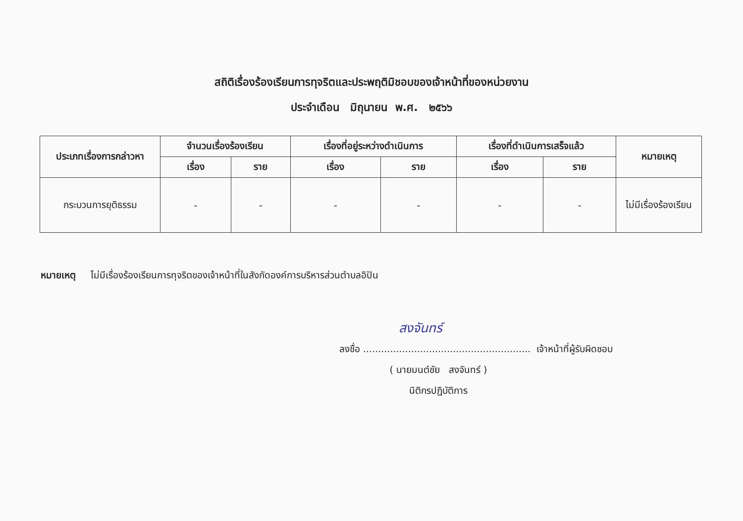สถิติเรื่องร้องเรียนการทุจริตและประพฤติมิชอบของเจ้าหน้าที่ของหน่วยงาน
ประจำเดือน มิถุนายน พ.ศ. ๒๕๖๖
| ประเภทเรื่องการกล่าวหา | จำนวนเรื่องร้องเรียน | | เรื่องที่อยู่ระหว่างดำเนินการ | | เรื่องที่ดำเนินการเสร็จแล้ว | | หมายเหตุ |
| --- | --- | --- | --- | --- | --- | --- | --- |
| | เรื่อง | ราย | เรื่อง | ราย | เรื่อง | ราย | |
| กระบวนการยุติธรรม | - | - | - | - | - | - | ไม่มีเรื่องร้องเรียน |
หมายเหตุ ไม่มีเรื่องร้องเรียนการทุจริตของเจ้าหน้าที่ในสังกัดองค์การบริหารส่วนตำบลอิปัน
สงจันทร์
ลงชื่อ ........................................................ เจ้าหน้าที่ผู้รับผิดชอบ
( นายมนต์ชัย สงจันทร์ )
นิติกรปฏิบัติการ